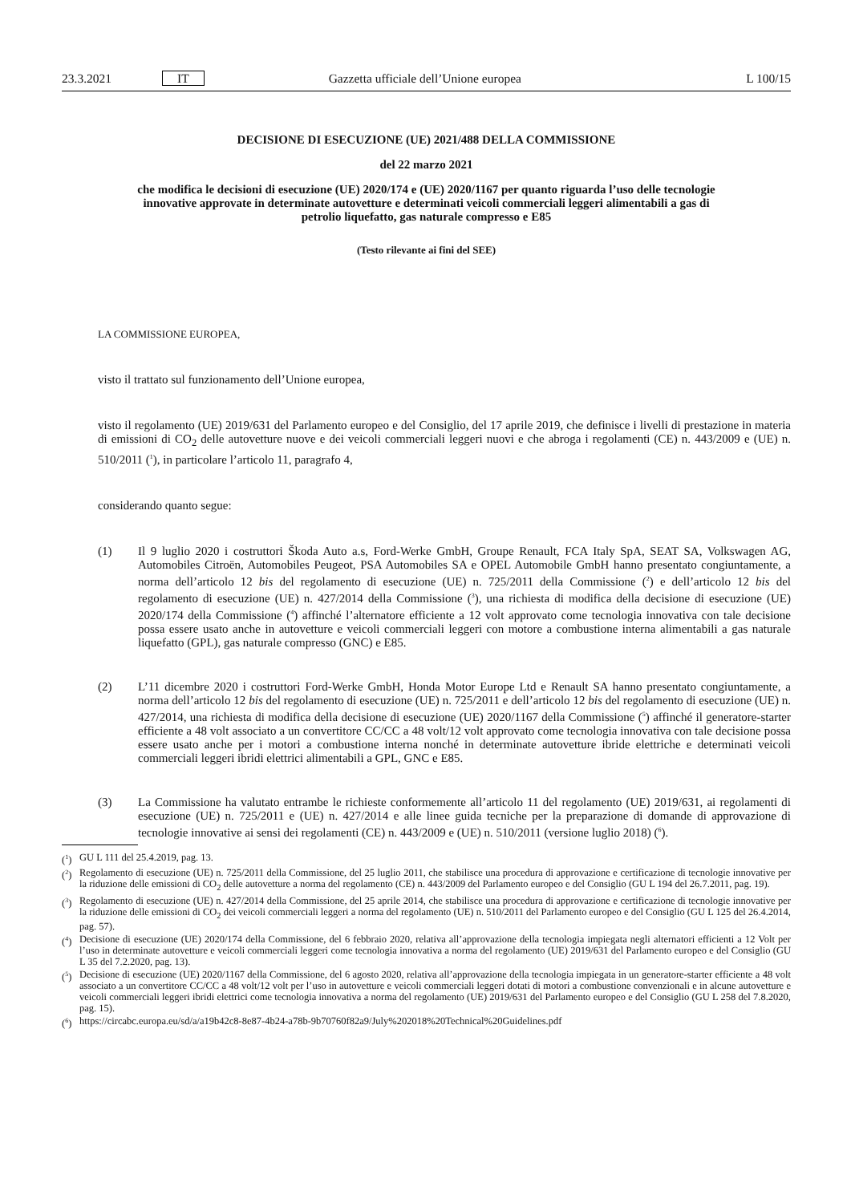23.3.2021 IT Gazzetta ufficiale dell’Unione europea L 100/15
DECISIONE DI ESECUZIONE (UE) 2021/488 DELLA COMMISSIONE
del 22 marzo 2021
che modifica le decisioni di esecuzione (UE) 2020/174 e (UE) 2020/1167 per quanto riguarda l’uso delle tecnologie innovative approvate in determinate autovetture e determinati veicoli commerciali leggeri alimentabili a gas di petrolio liquefatto, gas naturale compresso e E85
(Testo rilevante ai fini del SEE)
LA COMMISSIONE EUROPEA,
visto il trattato sul funzionamento dell’Unione europea,
visto il regolamento (UE) 2019/631 del Parlamento europeo e del Consiglio, del 17 aprile 2019, che definisce i livelli di prestazione in materia di emissioni di CO<sub>2</sub> delle autovetture nuove e dei veicoli commerciali leggeri nuovi e che abroga i regolamenti (CE) n. 443/2009 e (UE) n. 510/2011 (<sup>1</sup>), in particolare l’articolo 11, paragrafo 4,
considerando quanto segue:
(1) Il 9 luglio 2020 i costruttori Škoda Auto a.s, Ford-Werke GmbH, Groupe Renault, FCA Italy SpA, SEAT SA, Volkswagen AG, Automobiles Citroën, Automobiles Peugeot, PSA Automobiles SA e OPEL Automobile GmbH hanno presentato congiuntamente, a norma dell’articolo 12 bis del regolamento di esecuzione (UE) n. 725/2011 della Commissione (<sup>2</sup>) e dell’articolo 12 bis del regolamento di esecuzione (UE) n. 427/2014 della Commissione (<sup>3</sup>), una richiesta di modifica della decisione di esecuzione (UE) 2020/174 della Commissione (<sup>4</sup>) affinché l’alternatore efficiente a 12 volt approvato come tecnologia innovativa con tale decisione possa essere usato anche in autovetture e veicoli commerciali leggeri con motore a combustione interna alimentabili a gas naturale liquefatto (GPL), gas naturale compresso (GNC) e E85.
(2) L’11 dicembre 2020 i costruttori Ford-Werke GmbH, Honda Motor Europe Ltd e Renault SA hanno presentato congiuntamente, a norma dell’articolo 12 bis del regolamento di esecuzione (UE) n. 725/2011 e dell’articolo 12 bis del regolamento di esecuzione (UE) n. 427/2014, una richiesta di modifica della decisione di esecuzione (UE) 2020/1167 della Commissione (<sup>5</sup>) affinché il generatore-starter efficiente a 48 volt associato a un convertitore CC/CC a 48 volt/12 volt approvato come tecnologia innovativa con tale decisione possa essere usato anche per i motori a combustione interna nonché in determinate autovetture ibride elettriche e determinati veicoli commerciali leggeri ibridi elettrici alimentabili a GPL, GNC e E85.
(3) La Commissione ha valutato entrambe le richieste conformemente all’articolo 11 del regolamento (UE) 2019/631, ai regolamenti di esecuzione (UE) n. 725/2011 e (UE) n. 427/2014 e alle linee guida tecniche per la preparazione di domande di approvazione di tecnologie innovative ai sensi dei regolamenti (CE) n. 443/2009 e (UE) n. 510/2011 (versione luglio 2018) (<sup>6</sup>).
(<sup>1</sup>) GU L 111 del 25.4.2019, pag. 13.
(<sup>2</sup>) Regolamento di esecuzione (UE) n. 725/2011 della Commissione, del 25 luglio 2011, che stabilisce una procedura di approvazione e certificazione di tecnologie innovative per la riduzione delle emissioni di CO<sub>2</sub> delle autovetture a norma del regolamento (CE) n. 443/2009 del Parlamento europeo e del Consiglio (GU L 194 del 26.7.2011, pag. 19).
(<sup>3</sup>) Regolamento di esecuzione (UE) n. 427/2014 della Commissione, del 25 aprile 2014, che stabilisce una procedura di approvazione e certificazione di tecnologie innovative per la riduzione delle emissioni di CO<sub>2</sub> dei veicoli commerciali leggeri a norma del regolamento (UE) n. 510/2011 del Parlamento europeo e del Consiglio (GU L 125 del 26.4.2014, pag. 57).
(<sup>4</sup>) Decisione di esecuzione (UE) 2020/174 della Commissione, del 6 febbraio 2020, relativa all’approvazione della tecnologia impiegata negli alternatori efficienti a 12 Volt per l’uso in determinate autovetture e veicoli commerciali leggeri come tecnologia innovativa a norma del regolamento (UE) 2019/631 del Parlamento europeo e del Consiglio (GU L 35 del 7.2.2020, pag. 13).
(<sup>5</sup>) Decisione di esecuzione (UE) 2020/1167 della Commissione, del 6 agosto 2020, relativa all’approvazione della tecnologia impiegata in un generatore-starter efficiente a 48 volt associato a un convertitore CC/CC a 48 volt/12 volt per l’uso in autovetture e veicoli commerciali leggeri dotati di motori a combustione convenzionali e in alcune autovetture e veicoli commerciali leggeri ibridi elettrici come tecnologia innovativa a norma del regolamento (UE) 2019/631 del Parlamento europeo e del Consiglio (GU L 258 del 7.8.2020, pag. 15).
(<sup>6</sup>) https://circabc.europa.eu/sd/a/a19b42c8-8e87-4b24-a78b-9b70760f82a9/July%202018%20Technical%20Guidelines.pdf